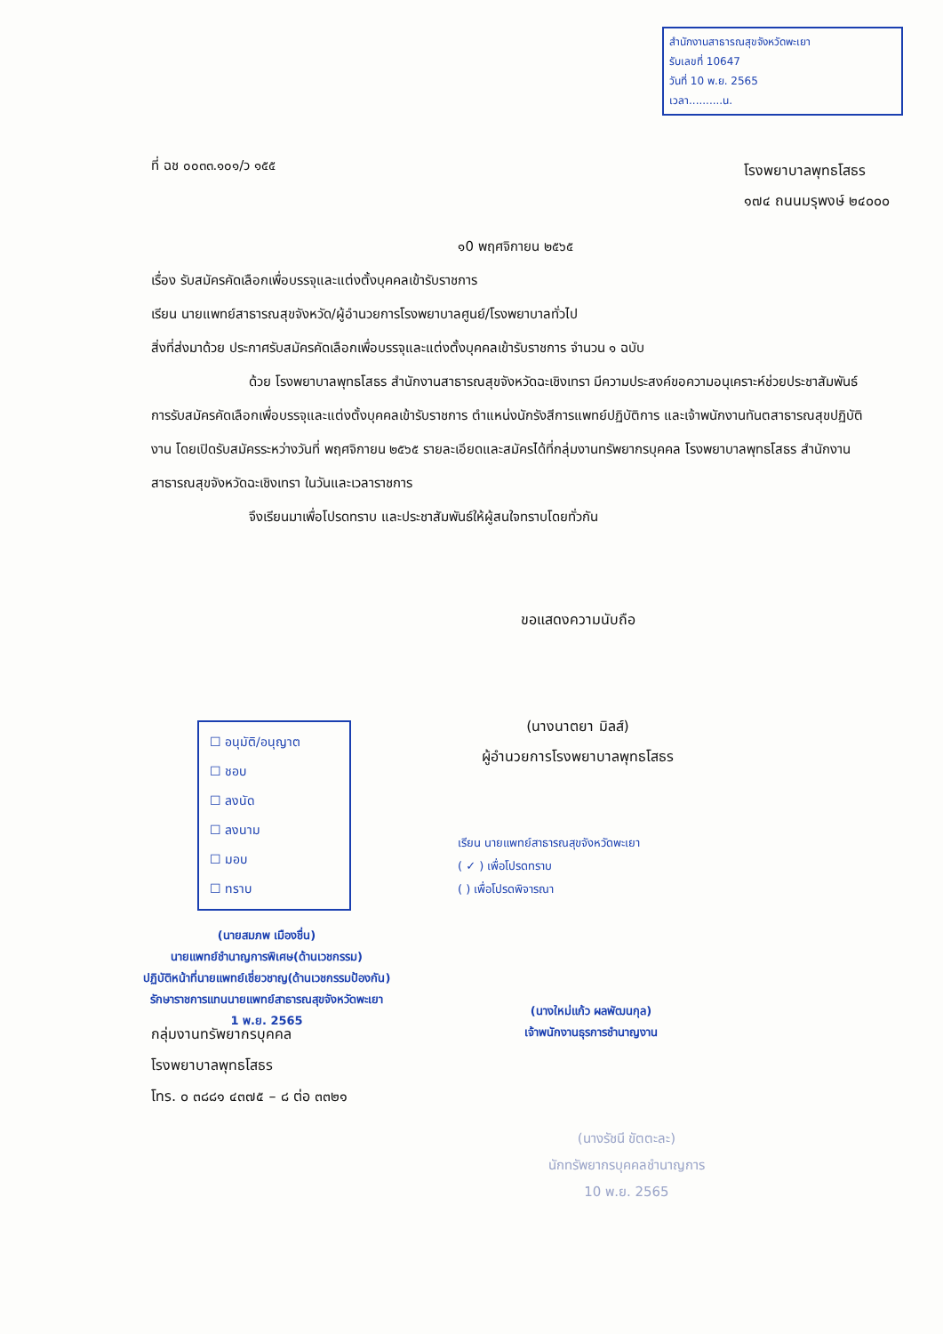สำนักงานสาธารณสุขจังหวัดพะเยา
รับเลขที่ 10647
วันที่ 10 พ.ย. 2565
เวลา..........น.
ที่ ฉช ๐๐๓๓.๑๐๑/ว ๑๕๕
โรงพยาบาลพุทธโสธร
๑๗๔ ถนนมรุพงษ์ ๒๔๐๐๐
๑0 พฤศจิกายน ๒๕๖๕
เรื่อง รับสมัครคัดเลือกเพื่อบรรจุและแต่งตั้งบุคคลเข้ารับราชการ
เรียน นายแพทย์สาธารณสุขจังหวัด/ผู้อำนวยการโรงพยาบาลศูนย์/โรงพยาบาลทั่วไป
สิ่งที่ส่งมาด้วย ประกาศรับสมัครคัดเลือกเพื่อบรรจุและแต่งตั้งบุคคลเข้ารับราชการ จำนวน ๑ ฉบับ
ด้วย โรงพยาบาลพุทธโสธร สำนักงานสาธารณสุขจังหวัดฉะเชิงเทรา มีความประสงค์ขอความอนุเคราะห์ช่วยประชาสัมพันธ์ การรับสมัครคัดเลือกเพื่อบรรจุและแต่งตั้งบุคคลเข้ารับราชการ ตำแหน่งนักรังสีการแพทย์ปฏิบัติการ และเจ้าพนักงานทันตสาธารณสุขปฏิบัติงาน โดยเปิดรับสมัครระหว่างวันที่ พฤศจิกายน ๒๕๖๕ รายละเอียดและสมัครได้ที่กลุ่มงานทรัพยากรบุคคล โรงพยาบาลพุทธโสธร สำนักงานสาธารณสุขจังหวัดฉะเชิงเทรา ในวันและเวลาราชการ
จึงเรียนมาเพื่อโปรดทราบ และประชาสัมพันธ์ให้ผู้สนใจทราบโดยทั่วกัน
ขอแสดงความนับถือ
(นางนาตยา มิลส์)
ผู้อำนวยการโรงพยาบาลพุทธโสธร
☐ อนุมัติ/อนุญาต
☐ ชอบ
☐ ลงนัด
☐ ลงนาม
☐ มอบ
☐ ทราบ
เรียน นายแพทย์สาธารณสุขจังหวัดพะเยา
( ✓ ) เพื่อโปรดทราบ
( ) เพื่อโปรดพิจารณา
(นายสมภพ เมืองชื่น)
นายแพทย์ชำนาญการพิเศษ(ด้านเวชกรรม)
ปฏิบัติหน้าที่นายแพทย์เชี่ยวชาญ(ด้านเวชกรรมป้องกัน)
รักษาราชการแทนนายแพทย์สาธารณสุขจังหวัดพะเยา
1 พ.ย. 2565
(นางใหม่แก้ว ผลพัฒนกุล)
เจ้าพนักงานธุรการชำนาญงาน
กลุ่มงานทรัพยากรบุคคล
โรงพยาบาลพุทธโสธร
โทร. ๐ ๓๘๘๑ ๔๓๗๕ – ๘ ต่อ ๓๓๒๑
(นางรัชนี ขัตตะละ)
นักทรัพยากรบุคคลชำนาญการ
10 พ.ย. 2565